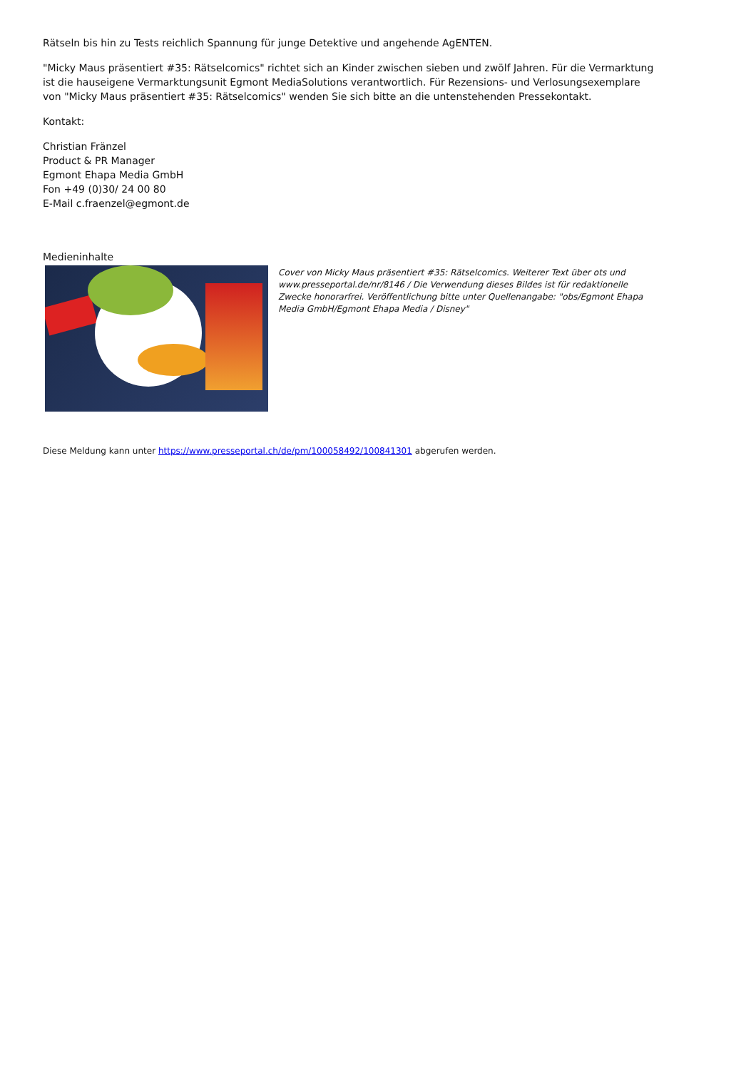Rätseln bis hin zu Tests reichlich Spannung für junge Detektive und angehende AgENTEN.
"Micky Maus präsentiert #35: Rätselcomics" richtet sich an Kinder zwischen sieben und zwölf Jahren. Für die Vermarktung ist die hauseigene Vermarktungsunit Egmont MediaSolutions verantwortlich. Für Rezensions- und Verlosungsexemplare von "Micky Maus präsentiert #35: Rätselcomics" wenden Sie sich bitte an die untenstehenden Pressekontakt.
Kontakt:
Christian Fränzel
Product & PR Manager
Egmont Ehapa Media GmbH
Fon +49 (0)30/ 24 00 80
E-Mail c.fraenzel@egmont.de
Medieninhalte
Cover von Micky Maus präsentiert #35: Rätselcomics. Weiterer Text über ots und www.presseportal.de/nr/8146 / Die Verwendung dieses Bildes ist für redaktionelle Zwecke honorarfrei. Veröffentlichung bitte unter Quellenangabe: "obs/Egmont Ehapa Media GmbH/Egmont Ehapa Media / Disney"
Diese Meldung kann unter https://www.presseportal.ch/de/pm/100058492/100841301 abgerufen werden.